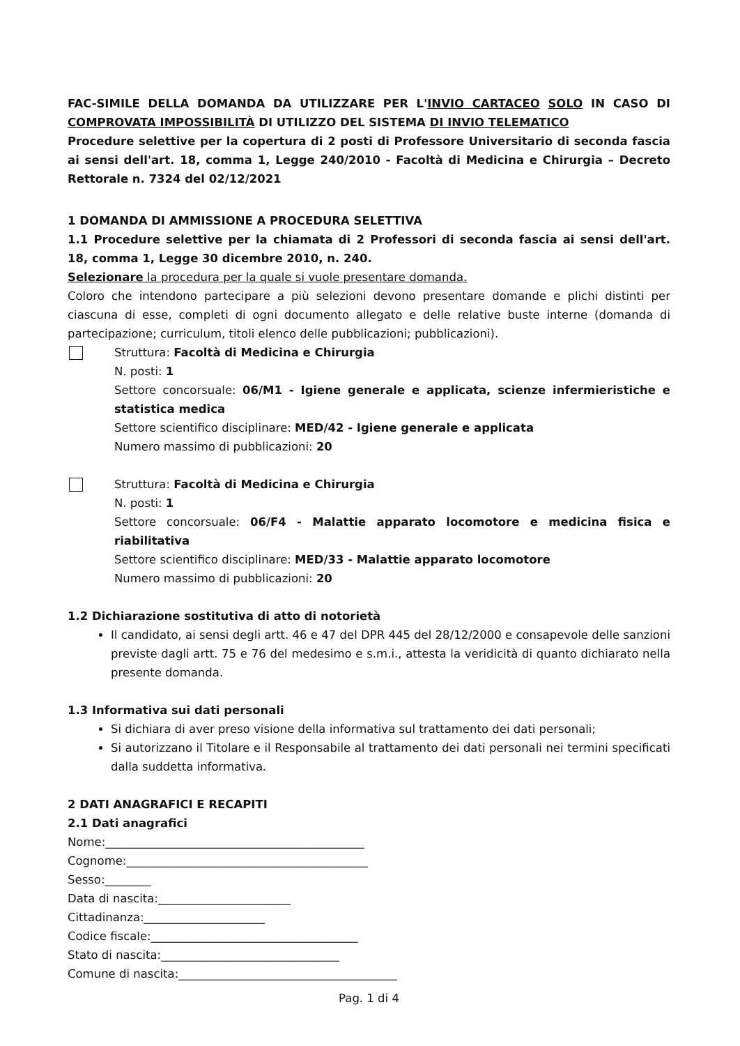FAC-SIMILE DELLA DOMANDA DA UTILIZZARE PER L'INVIO CARTACEO SOLO IN CASO DI COMPROVATA IMPOSSIBILITÀ DI UTILIZZO DEL SISTEMA DI INVIO TELEMATICO
Procedure selettive per la copertura di 2 posti di Professore Universitario di seconda fascia ai sensi dell'art. 18, comma 1, Legge 240/2010 - Facoltà di Medicina e Chirurgia – Decreto Rettorale n. 7324 del 02/12/2021
1 DOMANDA DI AMMISSIONE A PROCEDURA SELETTIVA
1.1 Procedure selettive per la chiamata di 2 Professori di seconda fascia ai sensi dell'art. 18, comma 1, Legge 30 dicembre 2010, n. 240.
Selezionare la procedura per la quale si vuole presentare domanda.
Coloro che intendono partecipare a più selezioni devono presentare domande e plichi distinti per ciascuna di esse, completi di ogni documento allegato e delle relative buste interne (domanda di partecipazione; curriculum, titoli elenco delle pubblicazioni; pubblicazioni).
Struttura: Facoltà di Medicina e Chirurgia
N. posti: 1
Settore concorsuale: 06/M1 - Igiene generale e applicata, scienze infermieristiche e statistica medica
Settore scientifico disciplinare: MED/42 - Igiene generale e applicata
Numero massimo di pubblicazioni: 20
Struttura: Facoltà di Medicina e Chirurgia
N. posti: 1
Settore concorsuale: 06/F4 - Malattie apparato locomotore e medicina fisica e riabilitativa
Settore scientifico disciplinare: MED/33 - Malattie apparato locomotore
Numero massimo di pubblicazioni: 20
1.2 Dichiarazione sostitutiva di atto di notorietà
Il candidato, ai sensi degli artt. 46 e 47 del DPR 445 del 28/12/2000 e consapevole delle sanzioni previste dagli artt. 75 e 76 del medesimo e s.m.i., attesta la veridicità di quanto dichiarato nella presente domanda.
1.3 Informativa sui dati personali
Si dichiara di aver preso visione della informativa sul trattamento dei dati personali;
Si autorizzano il Titolare e il Responsabile al trattamento dei dati personali nei termini specificati dalla suddetta informativa.
2 DATI ANAGRAFICI E RECAPITI
2.1 Dati anagrafici
Nome:_____________________________________________
Cognome:__________________________________________
Sesso:________
Data di nascita:_______________________
Cittadinanza:_____________________
Codice fiscale:____________________________________
Stato di nascita:_______________________________
Comune di nascita:______________________________________
Pag. 1 di 4